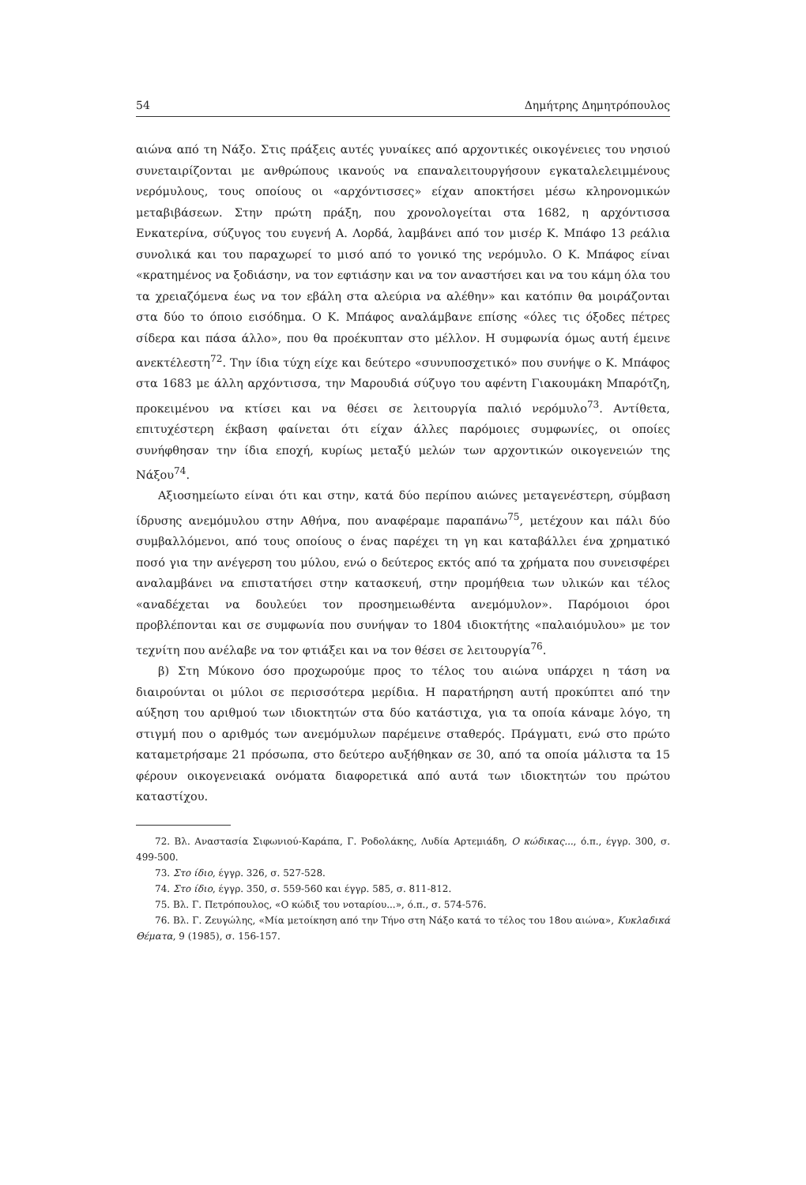54 Δημήτρης Δημητρόπουλος
αιώνα από τη Νάξο. Στις πράξεις αυτές γυναίκες από αρχοντικές οικογένειες του νησιού συνεταιρίζονται με ανθρώπους ικανούς να επαναλειτουργήσουν εγκαταλελειμμένους νερόμυλους, τους οποίους οι «αρχόντισσες» είχαν αποκτήσει μέσω κληρονομικών μεταβιβάσεων. Στην πρώτη πράξη, που χρονολογείται στα 1682, η αρχόντισσα Ενκατερίνα, σύζυγος του ευγενή Α. Λορδά, λαμβάνει από τον μισέρ Κ. Μπάφο 13 ρεάλια συνολικά και του παραχωρεί το μισό από το γονικό της νερόμυλο. Ο Κ. Μπάφος είναι «κρατημένος να ξοδιάσην, να τον εφτιάσην και να τον αναστήσει και να του κάμη όλα του τα χρειαζόμενα έως να τον εβάλη στα αλεύρια να αλέθην» και κατόπιν θα μοιράζονται στα δύο το όποιο εισόδημα. Ο Κ. Μπάφος αναλάμβανε επίσης «όλες τις όξοδες πέτρες σίδερα και πάσα άλλο», που θα προέκυπταν στο μέλλον. Η συμφωνία όμως αυτή έμεινε ανεκτέλεστη<sup>72</sup>. Την ίδια τύχη είχε και δεύτερο «συνυποσχετικό» που συνήψε ο Κ. Μπάφος στα 1683 με άλλη αρχόντισσα, την Μαρουδιά σύζυγο του αφέντη Γιακουμάκη Μπαρότζη, προκειμένου να κτίσει και να θέσει σε λειτουργία παλιό νερόμυλο<sup>73</sup>. Αντίθετα, επιτυχέστερη έκβαση φαίνεται ότι είχαν άλλες παρόμοιες συμφωνίες, οι οποίες συνήφθησαν την ίδια εποχή, κυρίως μεταξύ μελών των αρχοντικών οικογενειών της Νάξου<sup>74</sup>.
Αξιοσημείωτο είναι ότι και στην, κατά δύο περίπου αιώνες μεταγενέστερη, σύμβαση ίδρυσης ανεμόμυλου στην Αθήνα, που αναφέραμε παραπάνω<sup>75</sup>, μετέχουν και πάλι δύο συμβαλλόμενοι, από τους οποίους ο ένας παρέχει τη γη και καταβάλλει ένα χρηματικό ποσό για την ανέγερση του μύλου, ενώ ο δεύτερος εκτός από τα χρήματα που συνεισφέρει αναλαμβάνει να επιστατήσει στην κατασκευή, στην προμήθεια των υλικών και τέλος «αναδέχεται να δουλεύει τον προσημειωθέντα ανεμόμυλον». Παρόμοιοι όροι προβλέπονται και σε συμφωνία που συνήψαν το 1804 ιδιοκτήτης «παλαιόμυλου» με τον τεχνίτη που ανέλαβε να τον φτιάξει και να τον θέσει σε λειτουργία<sup>76</sup>.
β) Στη Μύκονο όσο προχωρούμε προς το τέλος του αιώνα υπάρχει η τάση να διαιρούνται οι μύλοι σε περισσότερα μερίδια. Η παρατήρηση αυτή προκύπτει από την αύξηση του αριθμού των ιδιοκτητών στα δύο κατάστιχα, για τα οποία κάναμε λόγο, τη στιγμή που ο αριθμός των ανεμόμυλων παρέμεινε σταθερός. Πράγματι, ενώ στο πρώτο καταμετρήσαμε 21 πρόσωπα, στο δεύτερο αυξήθηκαν σε 30, από τα οποία μάλιστα τα 15 φέρουν οικογενειακά ονόματα διαφορετικά από αυτά των ιδιοκτητών του πρώτου καταστίχου.
72. Βλ. Αναστασία Σιφωνιού-Καράπα, Γ. Ροδολάκης, Λυδία Αρτεμιάδη, Ο κώδικας..., ό.π., έγγρ. 300, σ. 499-500.
73. Στο ίδιο, έγγρ. 326, σ. 527-528.
74. Στο ίδιο, έγγρ. 350, σ. 559-560 και έγγρ. 585, σ. 811-812.
75. Βλ. Γ. Πετρόπουλος, «Ο κώδιξ του νοταρίου...», ό.π., σ. 574-576.
76. Βλ. Γ. Ζευγώλης, «Μία μετοίκηση από την Τήνο στη Νάξο κατά το τέλος του 18ου αιώνα», Κυκλαδικά Θέματα, 9 (1985), σ. 156-157.